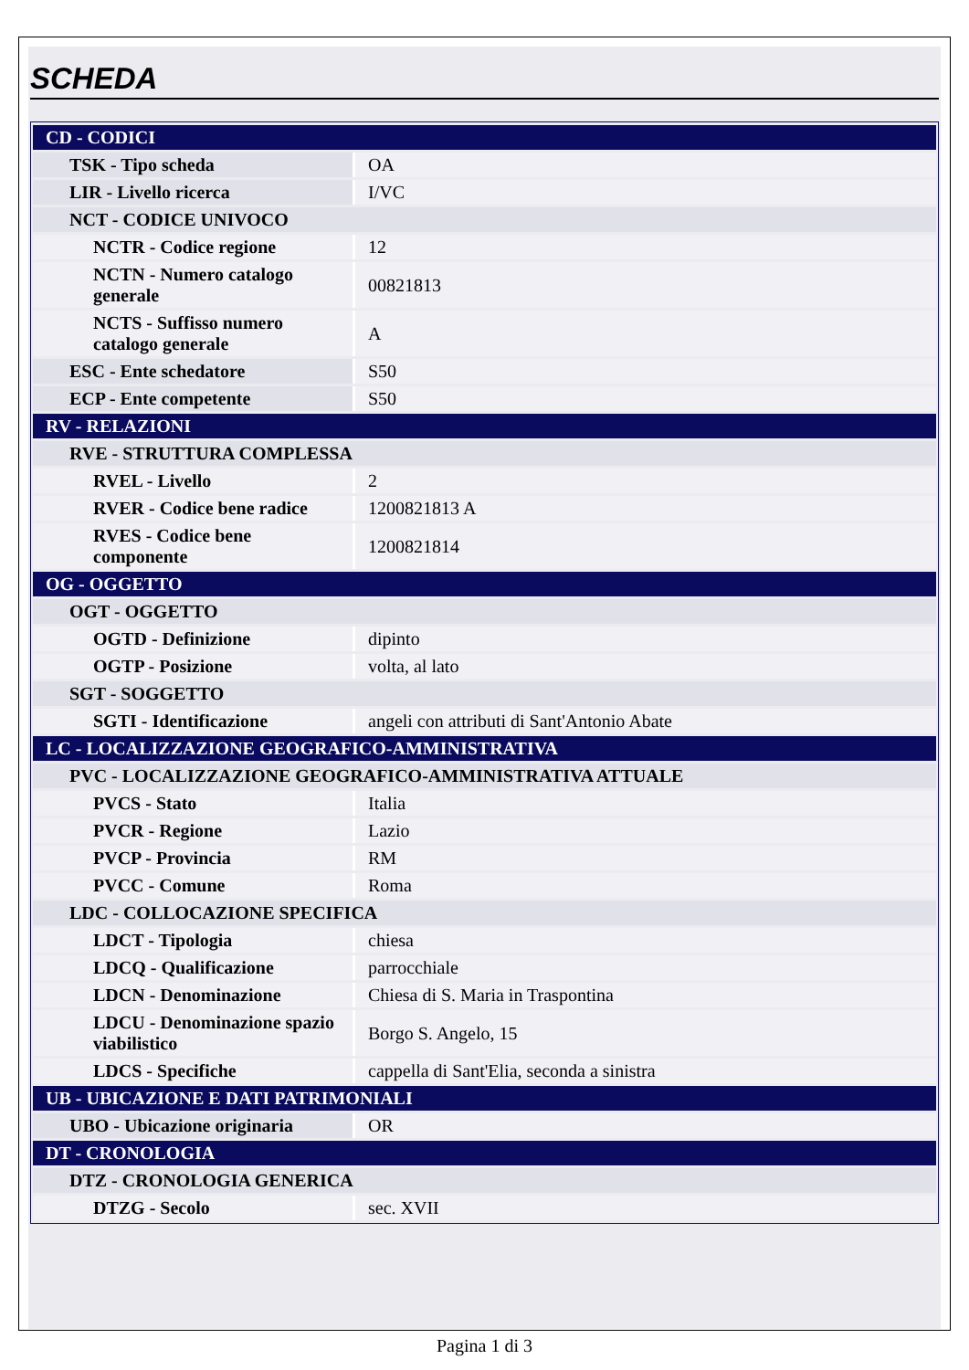SCHEDA
| CD - CODICI | |
| TSK - Tipo scheda | OA |
| LIR - Livello ricerca | I/VC |
| NCT - CODICE UNIVOCO | |
| NCTR - Codice regione | 12 |
| NCTN - Numero catalogo generale | 00821813 |
| NCTS - Suffisso numero catalogo generale | A |
| ESC - Ente schedatore | S50 |
| ECP - Ente competente | S50 |
| RV - RELAZIONI | |
| RVE - STRUTTURA COMPLESSA | |
| RVEL - Livello | 2 |
| RVER - Codice bene radice | 1200821813 A |
| RVES - Codice bene componente | 1200821814 |
| OG - OGGETTO | |
| OGT - OGGETTO | |
| OGTD - Definizione | dipinto |
| OGTP - Posizione | volta, al lato |
| SGT - SOGGETTO | |
| SGTI - Identificazione | angeli con attributi di Sant'Antonio Abate |
| LC - LOCALIZZAZIONE GEOGRAFICO-AMMINISTRATIVA | |
| PVC - LOCALIZZAZIONE GEOGRAFICO-AMMINISTRATIVA ATTUALE | |
| PVCS - Stato | Italia |
| PVCR - Regione | Lazio |
| PVCP - Provincia | RM |
| PVCC - Comune | Roma |
| LDC - COLLOCAZIONE SPECIFICA | |
| LDCT - Tipologia | chiesa |
| LDCQ - Qualificazione | parrocchiale |
| LDCN - Denominazione | Chiesa di S. Maria in Traspontina |
| LDCU - Denominazione spazio viabilistico | Borgo S. Angelo, 15 |
| LDCS - Specifiche | cappella di Sant'Elia, seconda a sinistra |
| UB - UBICAZIONE E DATI PATRIMONIALI | |
| UBO - Ubicazione originaria | OR |
| DT - CRONOLOGIA | |
| DTZ - CRONOLOGIA GENERICA | |
| DTZG - Secolo | sec. XVII |
Pagina 1 di 3